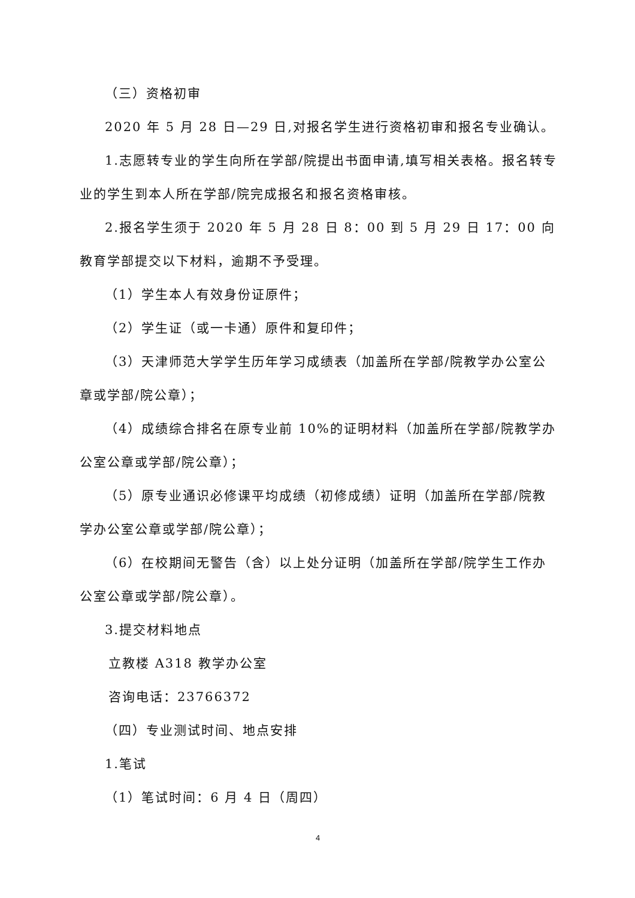（三）资格初审
2020 年 5 月 28 日—29 日,对报名学生进行资格初审和报名专业确认。
1.志愿转专业的学生向所在学部/院提出书面申请,填写相关表格。报名转专业的学生到本人所在学部/院完成报名和报名资格审核。
2.报名学生须于 2020 年 5 月 28 日 8：00 到 5 月 29 日 17：00 向教育学部提交以下材料，逾期不予受理。
（1）学生本人有效身份证原件；
（2）学生证（或一卡通）原件和复印件；
（3）天津师范大学学生历年学习成绩表（加盖所在学部/院教学办公室公章或学部/院公章）；
（4）成绩综合排名在原专业前 10%的证明材料（加盖所在学部/院教学办公室公章或学部/院公章）；
（5）原专业通识必修课平均成绩（初修成绩）证明（加盖所在学部/院教学办公室公章或学部/院公章）；
（6）在校期间无警告（含）以上处分证明（加盖所在学部/院学生工作办公室公章或学部/院公章）。
3.提交材料地点
立教楼 A318 教学办公室
咨询电话：23766372
（四）专业测试时间、地点安排
1.笔试
（1）笔试时间：6 月 4 日（周四）
4